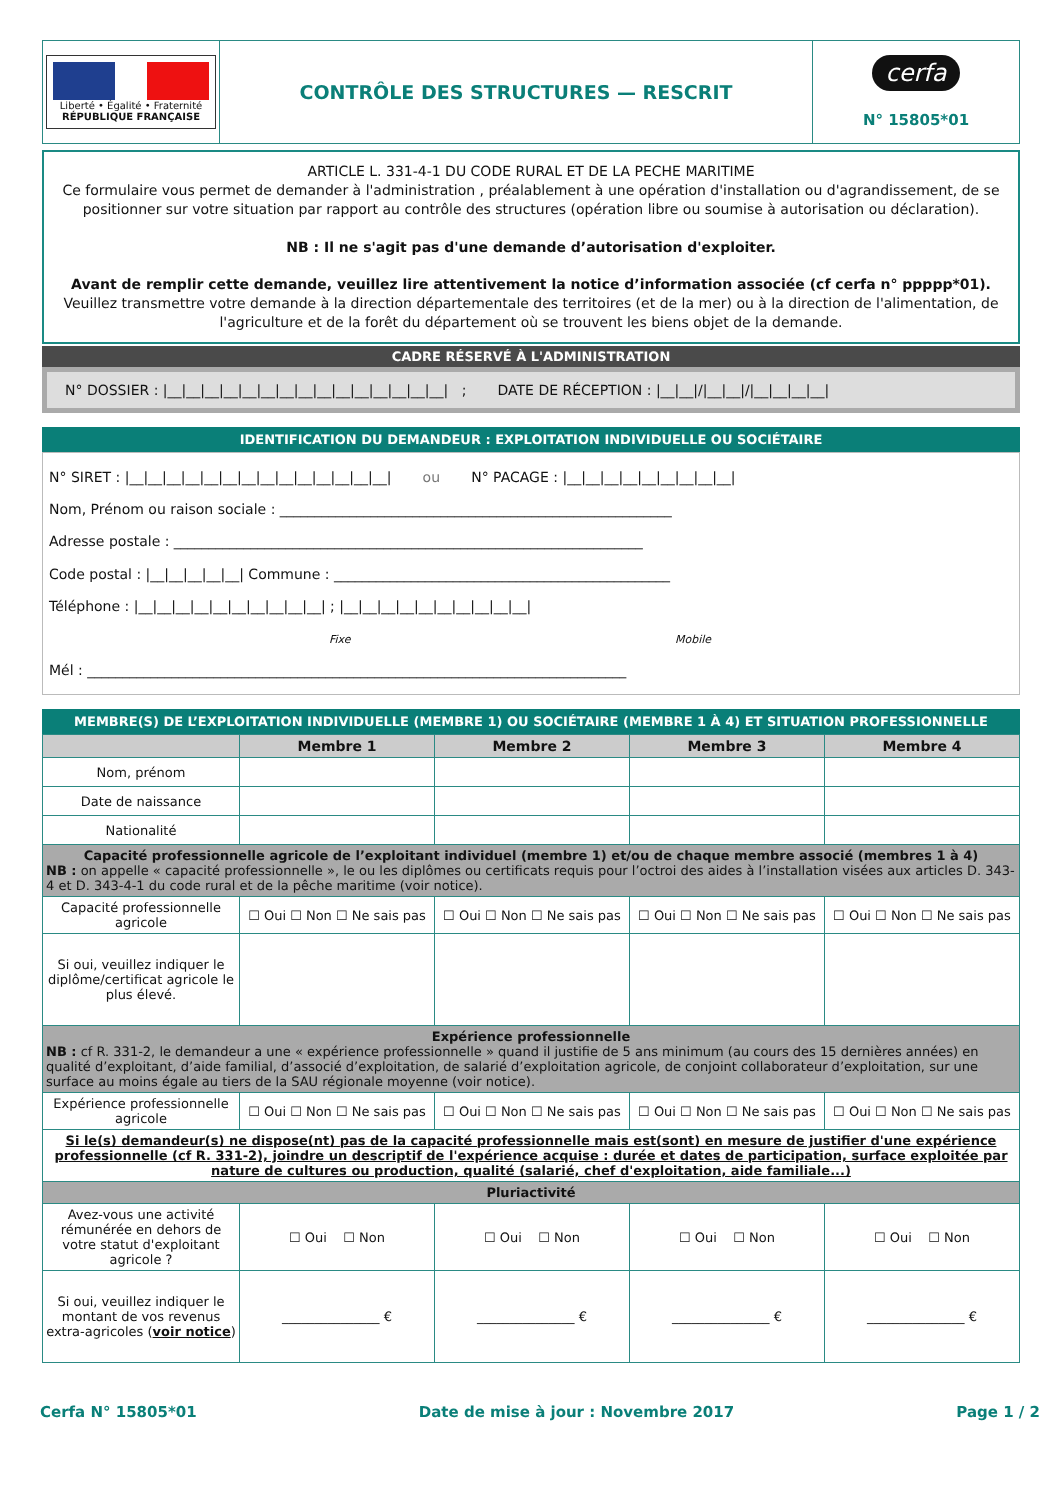| Liberté • Égalité • Fraternité RÉPUBLIQUE FRANÇAISE | CONTRÔLE DES STRUCTURES — RESCRIT | cerfa N° 15805*01 |
ARTICLE L. 331-4-1 DU CODE RURAL ET DE LA PECHE MARITIME
Ce formulaire vous permet de demander à l'administration , préalablement à une opération d'installation ou d'agrandissement, de se positionner sur votre situation par rapport au contrôle des structures (opération libre ou soumise à autorisation ou déclaration).
NB : Il ne s'agit pas d'une demande d’autorisation d'exploiter.
Avant de remplir cette demande, veuillez lire attentivement la notice d’information associée (cf cerfa n° ppppp*01).
Veuillez transmettre votre demande à la direction départementale des territoires (et de la mer) ou à la direction de l'alimentation, de l'agriculture et de la forêt du département où se trouvent les biens objet de la demande.
CADRE RÉSERVÉ À L'ADMINISTRATION
N° DOSSIER : |__|__|__|__|__|__|__|__|__|__|__|__|__|__|__| ; DATE DE RÉCEPTION : |__|__|/|__|__|/|__|__|__|__|
IDENTIFICATION DU DEMANDEUR : EXPLOITATION INDIVIDUELLE OU SOCIÉTAIRE
N° SIRET : |__|__|__|__|__|__|__|__|__|__|__|__|__|__| ou N° PACAGE : |__|__|__|__|__|__|__|__|__|
Nom, Prénom ou raison sociale : ________________________________________________________
Adresse postale : ___________________________________________________________________
Code postal : |__|__|__|__|__| Commune : ________________________________________________
Téléphone : |__|__|__|__|__|__|__|__|__|__| ; |__|__|__|__|__|__|__|__|__|__|
Fixe Mobile
Mél : _____________________________________________________________________________
MEMBRE(S) DE L’EXPLOITATION INDIVIDUELLE (MEMBRE 1) OU SOCIÉTAIRE (MEMBRE 1 À 4) ET SITUATION PROFESSIONNELLE
| | Membre 1 | Membre 2 | Membre 3 | Membre 4 |
| --- | --- | --- | --- | --- |
| Nom, prénom | | | | |
| Date de naissance | | | | |
| Nationalité | | | | |
| Capacité professionnelle agricole de l’exploitant individuel (membre 1) et/ou de chaque membre associé (membres 1 à 4) NB : on appelle « capacité professionnelle », le ou les diplômes ou certificats requis pour l’octroi des aides à l’installation visées aux articles D. 343-4 et D. 343-4-1 du code rural et de la pêche maritime (voir notice). | | | | |
| Capacité professionnelle agricole | ☐ Oui ☐ Non ☐ Ne sais pas | ☐ Oui ☐ Non ☐ Ne sais pas | ☐ Oui ☐ Non ☐ Ne sais pas | ☐ Oui ☐ Non ☐ Ne sais pas |
| Si oui, veuillez indiquer le diplôme/certificat agricole le plus élevé. | | | | |
| Expérience professionnelle NB : cf R. 331-2, le demandeur a une « expérience professionnelle » quand il justifie de 5 ans minimum (au cours des 15 dernières années) en qualité d’exploitant, d’aide familial, d’associé d’exploitation, de salarié d’exploitation agricole, de conjoint collaborateur d’exploitation, sur une surface au moins égale au tiers de la SAU régionale moyenne (voir notice). | | | | |
| Expérience professionnelle agricole | ☐ Oui ☐ Non ☐ Ne sais pas | ☐ Oui ☐ Non ☐ Ne sais pas | ☐ Oui ☐ Non ☐ Ne sais pas | ☐ Oui ☐ Non ☐ Ne sais pas |
| Si le(s) demandeur(s) ne dispose(nt) pas de la capacité professionnelle mais est(sont) en mesure de justifier d'une expérience professionnelle (cf R. 331-2), joindre un descriptif de l'expérience acquise : durée et dates de participation, surface exploitée par nature de cultures ou production, qualité (salarié, chef d'exploitation, aide familiale...) | | | | |
| Pluriactivité | | | | |
| Avez-vous une activité rémunérée en dehors de votre statut d'exploitant agricole ? | ☐ Oui ☐ Non | ☐ Oui ☐ Non | ☐ Oui ☐ Non | ☐ Oui ☐ Non |
| Si oui, veuillez indiquer le montant de vos revenus extra-agricoles ( voir notice ) | _______________ € | _______________ € | _______________ € | _______________ € |
Cerfa N° 15805*01 Date de mise à jour : Novembre 2017 Page 1 / 2